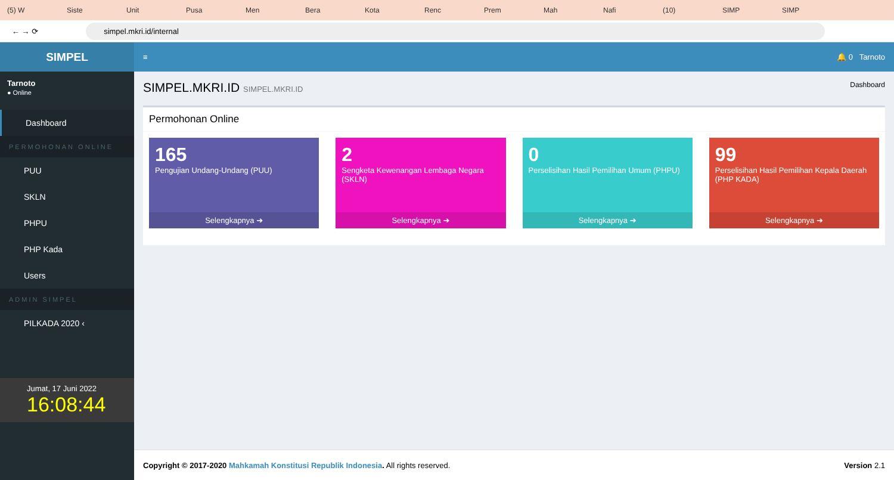(5) W Siste Unit Pusa Men Bera Kota Renc Prem Mah Nafi (10) SIMP SIMP
← → ⟳
simpel.mkri.id/internal
SIMPEL
Tarnoto
● Online
Dashboard
PERMOHONAN ONLINE
PUU
SKLN
PHPU
PHP Kada
Users
ADMIN SIMPEL
PILKADA 2020 ‹
Jumat, 17 Juni 2022
16:08:44
≡ 🔔 0 Tarnoto
SIMPEL.MKRI.ID SIMPEL.MKRI.ID Dashboard
Permohonan Online
165
Pengujian Undang-Undang (PUU)
Selengkapnya ➔
2
Sengketa Kewenangan Lembaga Negara (SKLN)
Selengkapnya ➔
0
Perselisihan Hasil Pemilihan Umum (PHPU)
Selengkapnya ➔
99
Perselisihan Hasil Pemilihan Kepala Daerah (PHP KADA)
Selengkapnya ➔
Copyright © 2017-2020 Mahkamah Konstitusi Republik Indonesia. All rights reserved. Version 2.1